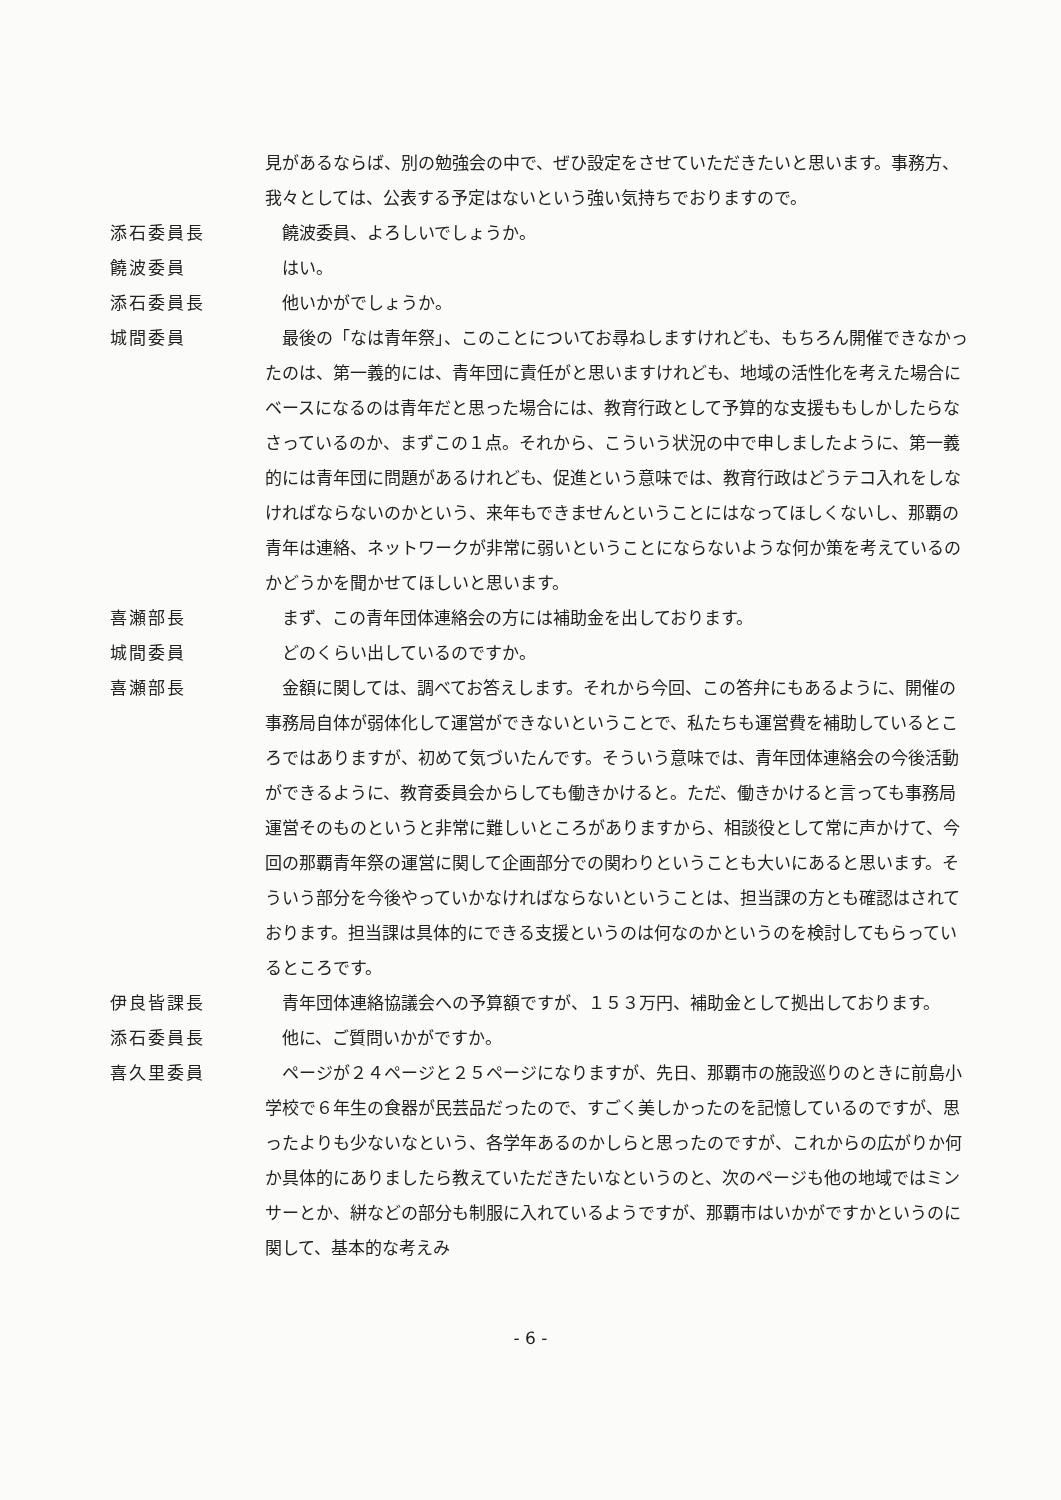見があるならば、別の勉強会の中で、ぜひ設定をさせていただきたいと思います。事務方、我々としては、公表する予定はないという強い気持ちでおりますので。
添石委員長 　饒波委員、よろしいでしょうか。
饒波委員 　はい。
添石委員長 　他いかがでしょうか。
城間委員 　最後の「なは青年祭」、このことについてお尋ねしますけれども、もちろん開催できなかったのは、第一義的には、青年団に責任がと思いますけれども、地域の活性化を考えた場合にベースになるのは青年だと思った場合には、教育行政として予算的な支援ももしかしたらなさっているのか、まずこの１点。それから、こういう状況の中で申しましたように、第一義的には青年団に問題があるけれども、促進という意味では、教育行政はどうテコ入れをしなければならないのかという、来年もできませんということにはなってほしくないし、那覇の青年は連絡、ネットワークが非常に弱いということにならないような何か策を考えているのかどうかを聞かせてほしいと思います。
喜瀬部長 　まず、この青年団体連絡会の方には補助金を出しております。
城間委員 　どのくらい出しているのですか。
喜瀬部長 　金額に関しては、調べてお答えします。それから今回、この答弁にもあるように、開催の事務局自体が弱体化して運営ができないということで、私たちも運営費を補助しているところではありますが、初めて気づいたんです。そういう意味では、青年団体連絡会の今後活動ができるように、教育委員会からしても働きかけると。ただ、働きかけると言っても事務局運営そのものというと非常に難しいところがありますから、相談役として常に声かけて、今回の那覇青年祭の運営に関して企画部分での関わりということも大いにあると思います。そういう部分を今後やっていかなければならないということは、担当課の方とも確認はされております。担当課は具体的にできる支援というのは何なのかというのを検討してもらっているところです。
伊良皆課長 　青年団体連絡協議会への予算額ですが、１５３万円、補助金として拠出しております。
添石委員長 　他に、ご質問いかがですか。
喜久里委員 　ページが２４ページと２５ページになりますが、先日、那覇市の施設巡りのときに前島小学校で６年生の食器が民芸品だったので、すごく美しかったのを記憶しているのですが、思ったよりも少ないなという、各学年あるのかしらと思ったのですが、これからの広がりか何か具体的にありましたら教えていただきたいなというのと、次のページも他の地域ではミンサーとか、絣などの部分も制服に入れているようですが、那覇市はいかがですかというのに関して、基本的な考えみ
- 6 -